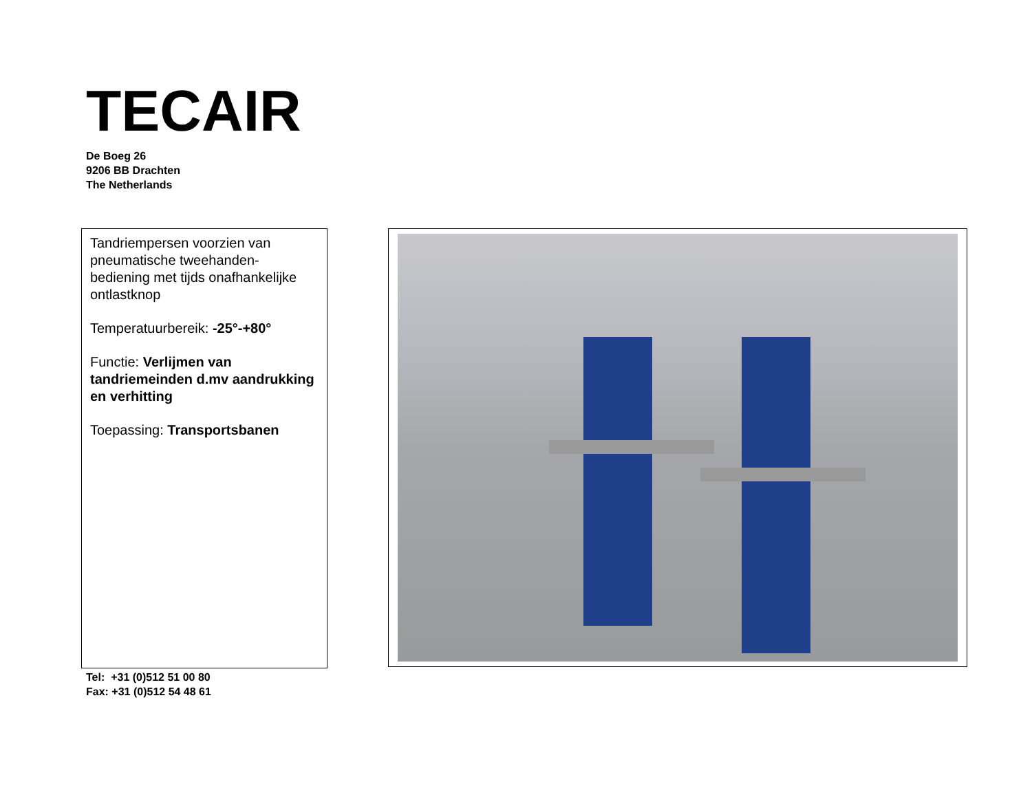TECAIR
De Boeg 26
9206 BB Drachten
The Netherlands
Tandriempersen voorzien van pneumatische tweehanden-bediening met tijds onafhankelijke ontlastknop
Temperatuurbereik: -25°-+80°
Functie: Verlijmen van tandriemeinden d.mv aandrukking en verhitting
Toepassing: Transportsbanen
Tel: +31 (0)512 51 00 80
Fax: +31 (0)512 54 48 61